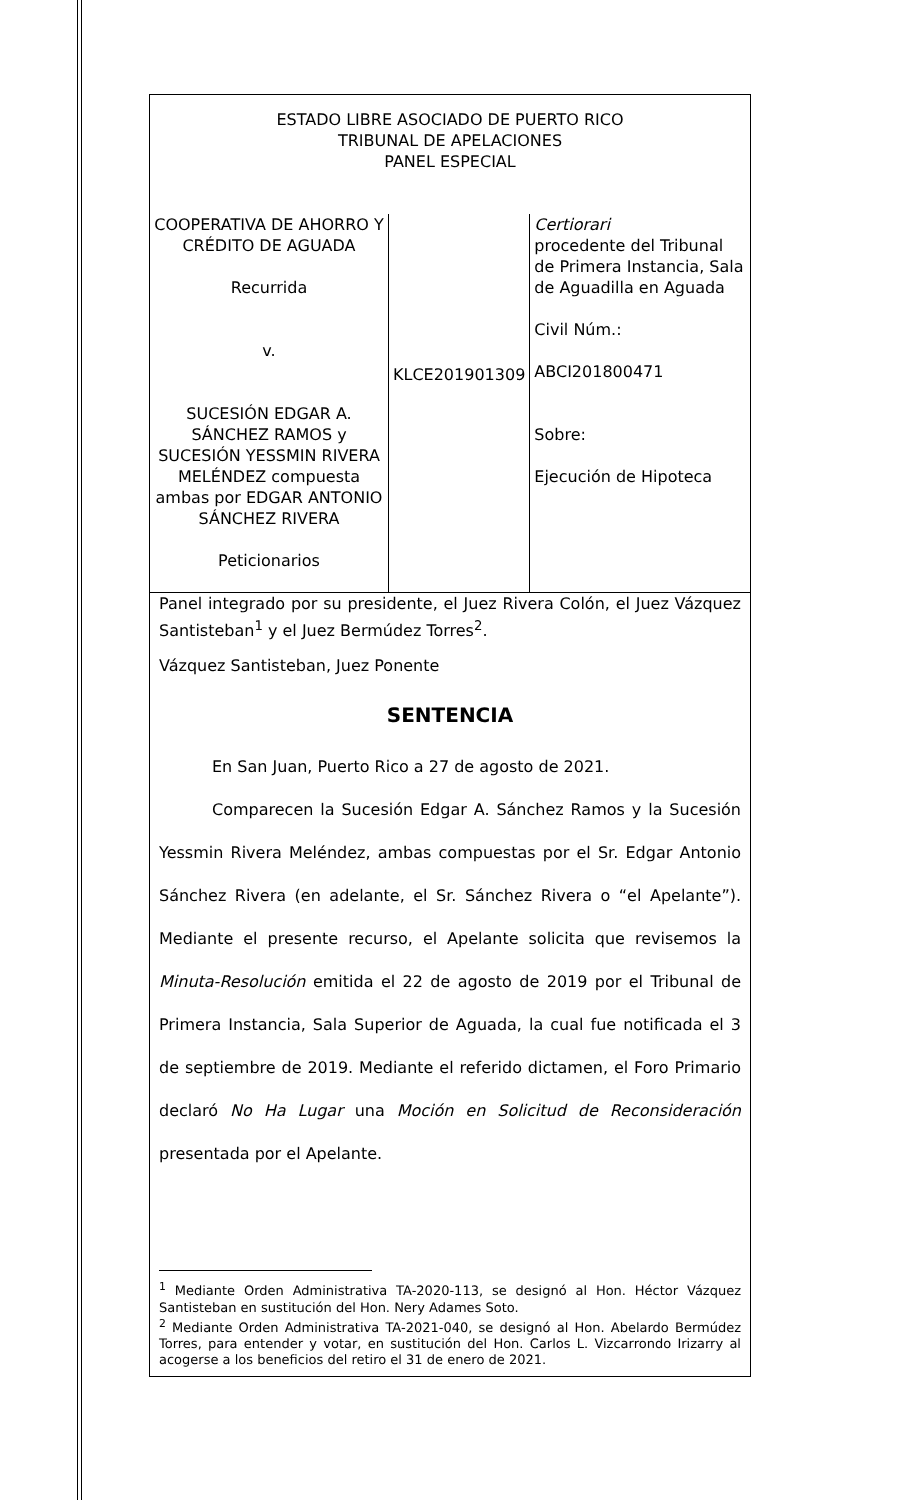ESTADO LIBRE ASOCIADO DE PUERTO RICO
TRIBUNAL DE APELACIONES
PANEL ESPECIAL
| COOPERATIVA DE AHORRO Y CRÉDITO DE AGUADA Recurrida v. SUCESIÓN EDGAR A. SÁNCHEZ RAMOS y SUCESIÓN YESSMIN RIVERA MELÉNDEZ compuesta ambas por EDGAR ANTONIO SÁNCHEZ RIVERA Peticionarios | KLCE201901309 | Certiorari procedente del Tribunal de Primera Instancia, Sala de Aguadilla en Aguada Civil Núm.: ABCI201800471 Sobre: Ejecución de Hipoteca |
Panel integrado por su presidente, el Juez Rivera Colón, el Juez Vázquez Santisteban<sup>1</sup> y el Juez Bermúdez Torres<sup>2</sup>.
Vázquez Santisteban, Juez Ponente
SENTENCIA
En San Juan, Puerto Rico a 27 de agosto de 2021.
Comparecen la Sucesión Edgar A. Sánchez Ramos y la Sucesión Yessmin Rivera Meléndez, ambas compuestas por el Sr. Edgar Antonio Sánchez Rivera (en adelante, el Sr. Sánchez Rivera o “el Apelante”). Mediante el presente recurso, el Apelante solicita que revisemos la Minuta-Resolución emitida el 22 de agosto de 2019 por el Tribunal de Primera Instancia, Sala Superior de Aguada, la cual fue notificada el 3 de septiembre de 2019. Mediante el referido dictamen, el Foro Primario declaró No Ha Lugar una Moción en Solicitud de Reconsideración presentada por el Apelante.
<sup>1</sup> Mediante Orden Administrativa TA-2020-113, se designó al Hon. Héctor Vázquez Santisteban en sustitución del Hon. Nery Adames Soto.
<sup>2</sup> Mediante Orden Administrativa TA-2021-040, se designó al Hon. Abelardo Bermúdez Torres, para entender y votar, en sustitución del Hon. Carlos L. Vizcarrondo Irizarry al acogerse a los beneficios del retiro el 31 de enero de 2021.